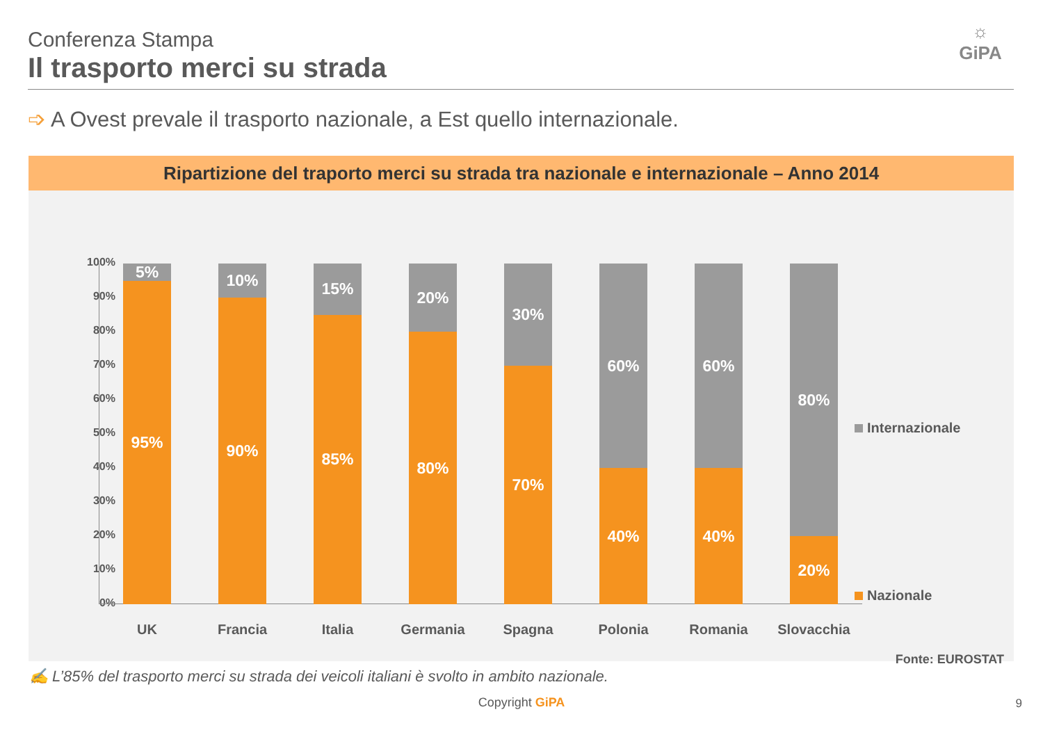Conferenza Stampa
Il trasporto merci su strada
☼
GiPA
➩ A Ovest prevale il trasporto nazionale, a Est quello internazionale.
Ripartizione del traporto merci su strada tra nazionale e internazionale – Anno 2014
100%
90%
80%
70%
60%
50%
40%
30%
20%
10%
0%
5%
95%
10%
90%
15%
85%
20%
80%
30%
70%
60%
40%
60%
40%
80%
20%
UK Francia Italia Germania Spagna Polonia Romania Slovacchia
Internazionale
Nazionale
Fonte: EUROSTAT
✍ L’85% del trasporto merci su strada dei veicoli italiani è svolto in ambito nazionale.
Copyright GiPA 9